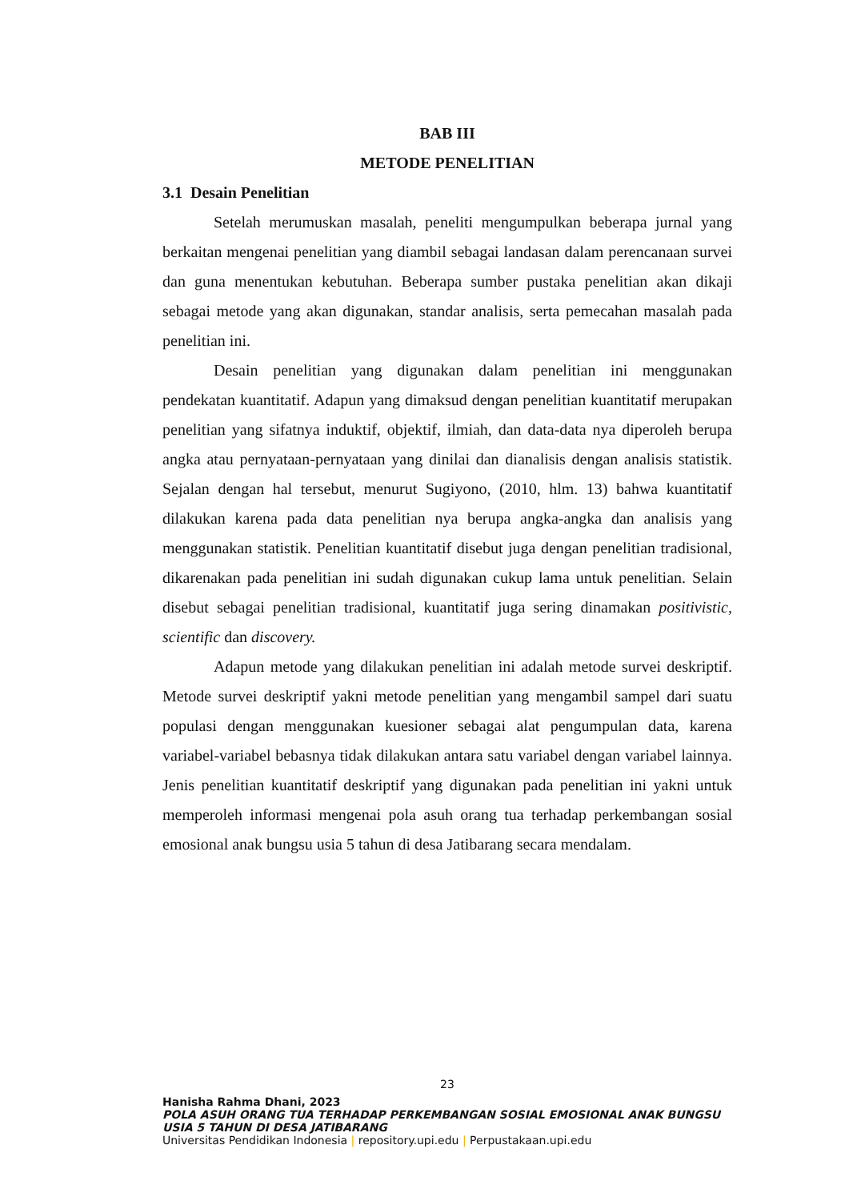BAB III
METODE PENELITIAN
3.1 Desain Penelitian
Setelah merumuskan masalah, peneliti mengumpulkan beberapa jurnal yang berkaitan mengenai penelitian yang diambil sebagai landasan dalam perencanaan survei dan guna menentukan kebutuhan. Beberapa sumber pustaka penelitian akan dikaji sebagai metode yang akan digunakan, standar analisis, serta pemecahan masalah pada penelitian ini.
Desain penelitian yang digunakan dalam penelitian ini menggunakan pendekatan kuantitatif. Adapun yang dimaksud dengan penelitian kuantitatif merupakan penelitian yang sifatnya induktif, objektif, ilmiah, dan data-data nya diperoleh berupa angka atau pernyataan-pernyataan yang dinilai dan dianalisis dengan analisis statistik. Sejalan dengan hal tersebut, menurut Sugiyono, (2010, hlm. 13) bahwa kuantitatif dilakukan karena pada data penelitian nya berupa angka-angka dan analisis yang menggunakan statistik. Penelitian kuantitatif disebut juga dengan penelitian tradisional, dikarenakan pada penelitian ini sudah digunakan cukup lama untuk penelitian. Selain disebut sebagai penelitian tradisional, kuantitatif juga sering dinamakan positivistic, scientific dan discovery.
Adapun metode yang dilakukan penelitian ini adalah metode survei deskriptif. Metode survei deskriptif yakni metode penelitian yang mengambil sampel dari suatu populasi dengan menggunakan kuesioner sebagai alat pengumpulan data, karena variabel-variabel bebasnya tidak dilakukan antara satu variabel dengan variabel lainnya. Jenis penelitian kuantitatif deskriptif yang digunakan pada penelitian ini yakni untuk memperoleh informasi mengenai pola asuh orang tua terhadap perkembangan sosial emosional anak bungsu usia 5 tahun di desa Jatibarang secara mendalam.
23
Hanisha Rahma Dhani, 2023
POLA ASUH ORANG TUA TERHADAP PERKEMBANGAN SOSIAL EMOSIONAL ANAK BUNGSU USIA 5 TAHUN DI DESA JATIBARANG
Universitas Pendidikan Indonesia | repository.upi.edu | Perpustakaan.upi.edu